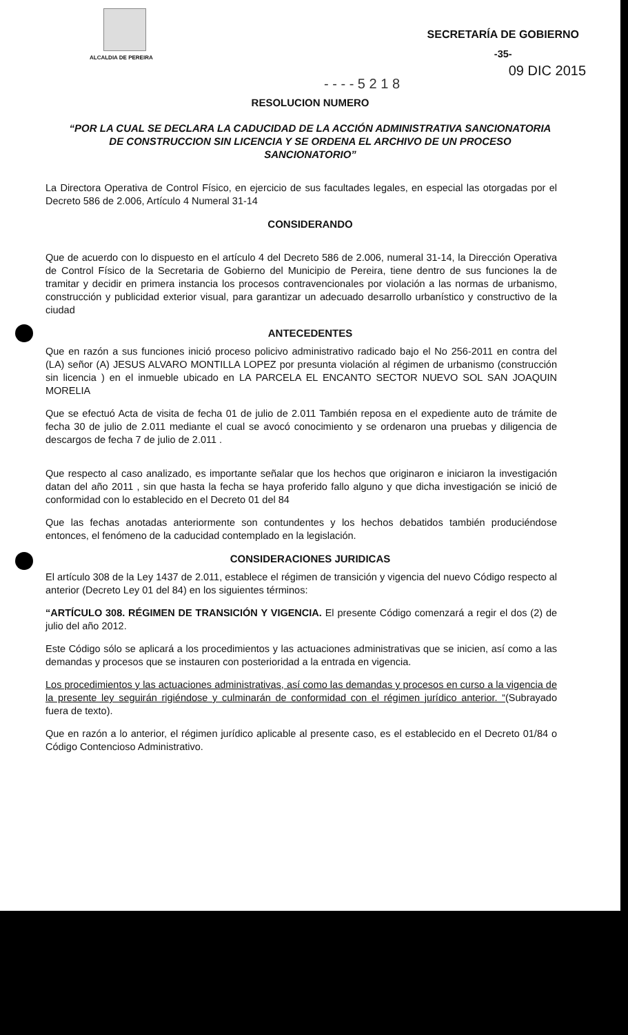ALCALDIA DE PEREIRA
SECRETARÍA DE GOBIERNO
-35-
09 DIC 2015
- - - - 5 2 1 8
RESOLUCION NUMERO
“POR LA CUAL SE DECLARA LA CADUCIDAD DE LA ACCIÓN ADMINISTRATIVA SANCIONATORIA DE CONSTRUCCION SIN LICENCIA Y SE ORDENA EL ARCHIVO DE UN PROCESO SANCIONATORIO”
La Directora Operativa de Control Físico, en ejercicio de sus facultades legales, en especial las otorgadas por el Decreto 586 de 2.006, Artículo 4 Numeral 31-14
CONSIDERANDO
Que de acuerdo con lo dispuesto en el artículo 4 del Decreto 586 de 2.006, numeral 31-14, la Dirección Operativa de Control Físico de la Secretaria de Gobierno del Municipio de Pereira, tiene dentro de sus funciones la de tramitar y decidir en primera instancia los procesos contravencionales por violación a las normas de urbanismo, construcción y publicidad exterior visual, para garantizar un adecuado desarrollo urbanístico y constructivo de la ciudad
ANTECEDENTES
Que en razón a sus funciones inició proceso policivo administrativo radicado bajo el No 256-2011 en contra del (LA) señor (A) JESUS ALVARO MONTILLA LOPEZ por presunta violación al régimen de urbanismo (construcción sin licencia ) en el inmueble ubicado en LA PARCELA EL ENCANTO SECTOR NUEVO SOL SAN JOAQUIN MORELIA
Que se efectuó Acta de visita de fecha 01 de julio de 2.011 También reposa en el expediente auto de trámite de fecha 30 de julio de 2.011 mediante el cual se avocó conocimiento y se ordenaron una pruebas y diligencia de descargos de fecha 7 de julio de 2.011 .
Que respecto al caso analizado, es importante señalar que los hechos que originaron e iniciaron la investigación datan del año 2011 , sin que hasta la fecha se haya proferido fallo alguno y que dicha investigación se inició de conformidad con lo establecido en el Decreto 01 del 84
Que las fechas anotadas anteriormente son contundentes y los hechos debatidos también produciéndose entonces, el fenómeno de la caducidad contemplado en la legislación.
CONSIDERACIONES JURIDICAS
El artículo 308 de la Ley 1437 de 2.011, establece el régimen de transición y vigencia del nuevo Código respecto al anterior (Decreto Ley 01 del 84) en los siguientes términos:
“ARTÍCULO 308. RÉGIMEN DE TRANSICIÓN Y VIGENCIA. El presente Código comenzará a regir el dos (2) de julio del año 2012.
Este Código sólo se aplicará a los procedimientos y las actuaciones administrativas que se inicien, así como a las demandas y procesos que se instauren con posterioridad a la entrada en vigencia.
Los procedimientos y las actuaciones administrativas, así como las demandas y procesos en curso a la vigencia de la presente ley seguirán rigiéndose y culminarán de conformidad con el régimen jurídico anterior. “(Subrayado fuera de texto).
Que en razón a lo anterior, el régimen jurídico aplicable al presente caso, es el establecido en el Decreto 01/84 o Código Contencioso Administrativo.